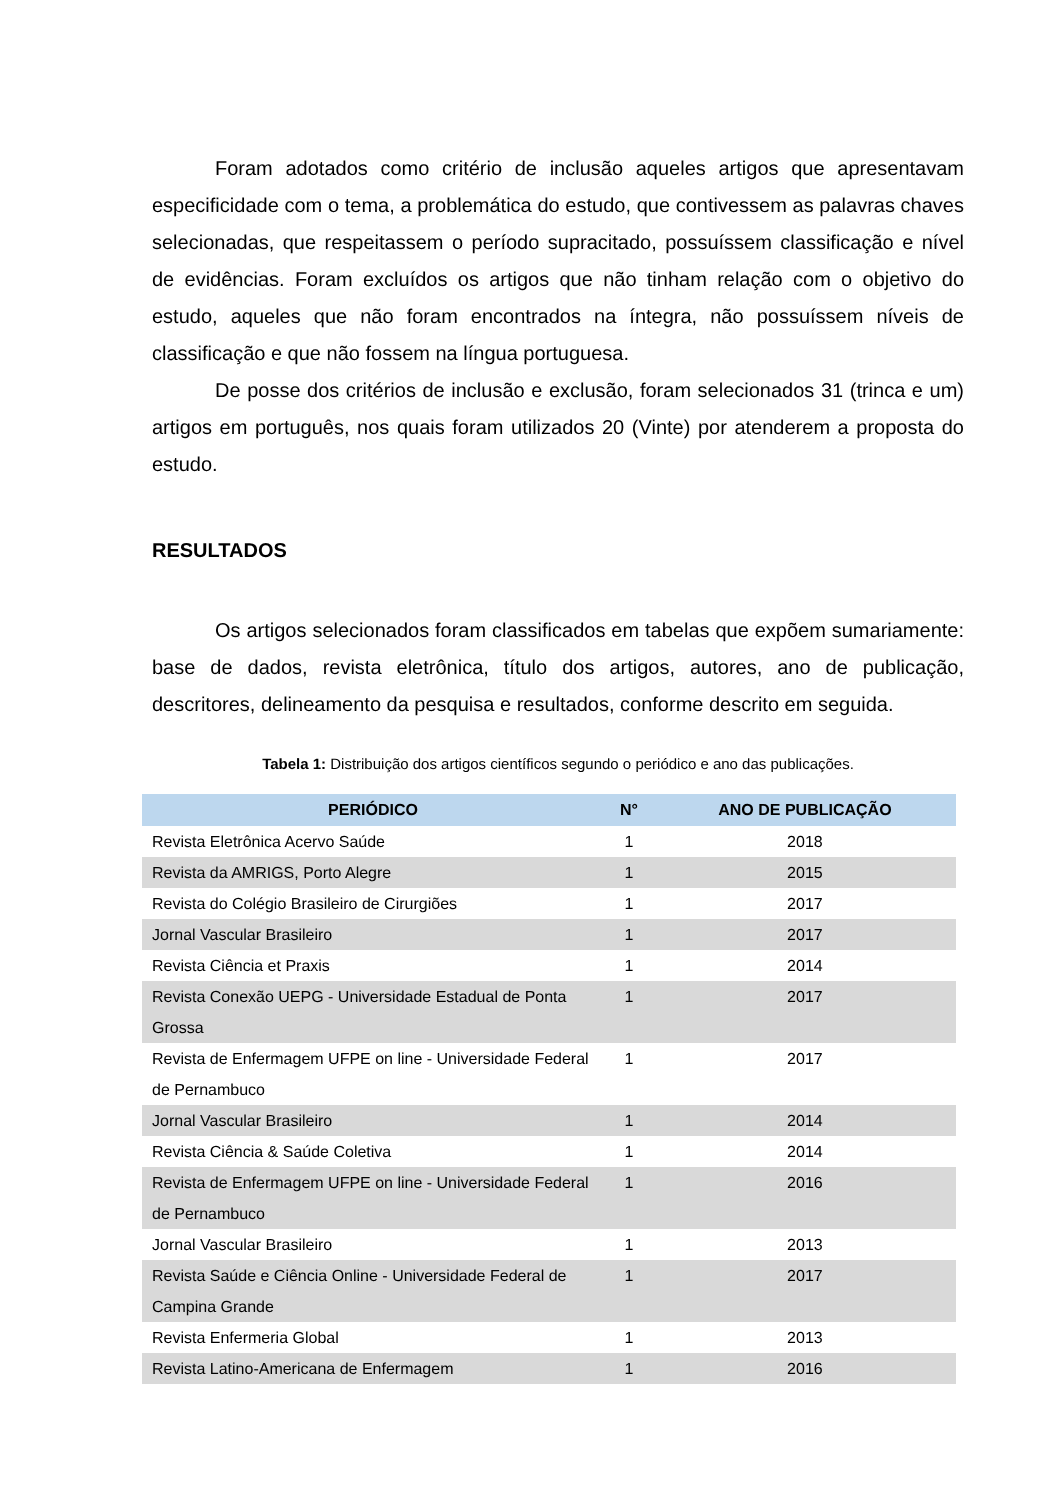Foram adotados como critério de inclusão aqueles artigos que apresentavam especificidade com o tema, a problemática do estudo, que contivessem as palavras chaves selecionadas, que respeitassem o período supracitado, possuíssem classificação e nível de evidências. Foram excluídos os artigos que não tinham relação com o objetivo do estudo, aqueles que não foram encontrados na íntegra, não possuíssem níveis de classificação e que não fossem na língua portuguesa.
De posse dos critérios de inclusão e exclusão, foram selecionados 31 (trinca e um) artigos em português, nos quais foram utilizados 20 (Vinte) por atenderem a proposta do estudo.
RESULTADOS
Os artigos selecionados foram classificados em tabelas que expõem sumariamente: base de dados, revista eletrônica, título dos artigos, autores, ano de publicação, descritores, delineamento da pesquisa e resultados, conforme descrito em seguida.
Tabela 1: Distribuição dos artigos científicos segundo o periódico e ano das publicações.
| PERIÓDICO | N° | ANO DE PUBLICAÇÃO |
| --- | --- | --- |
| Revista Eletrônica Acervo Saúde | 1 | 2018 |
| Revista da AMRIGS, Porto Alegre | 1 | 2015 |
| Revista do Colégio Brasileiro de Cirurgiões | 1 | 2017 |
| Jornal Vascular Brasileiro | 1 | 2017 |
| Revista Ciência et Praxis | 1 | 2014 |
| Revista Conexão UEPG - Universidade Estadual de Ponta Grossa | 1 | 2017 |
| Revista de Enfermagem UFPE on line - Universidade Federal de Pernambuco | 1 | 2017 |
| Jornal Vascular Brasileiro | 1 | 2014 |
| Revista Ciência & Saúde Coletiva | 1 | 2014 |
| Revista de Enfermagem UFPE on line - Universidade Federal de Pernambuco | 1 | 2016 |
| Jornal Vascular Brasileiro | 1 | 2013 |
| Revista Saúde e Ciência Online - Universidade Federal de Campina Grande | 1 | 2017 |
| Revista Enfermeria Global | 1 | 2013 |
| Revista Latino-Americana de Enfermagem | 1 | 2016 |